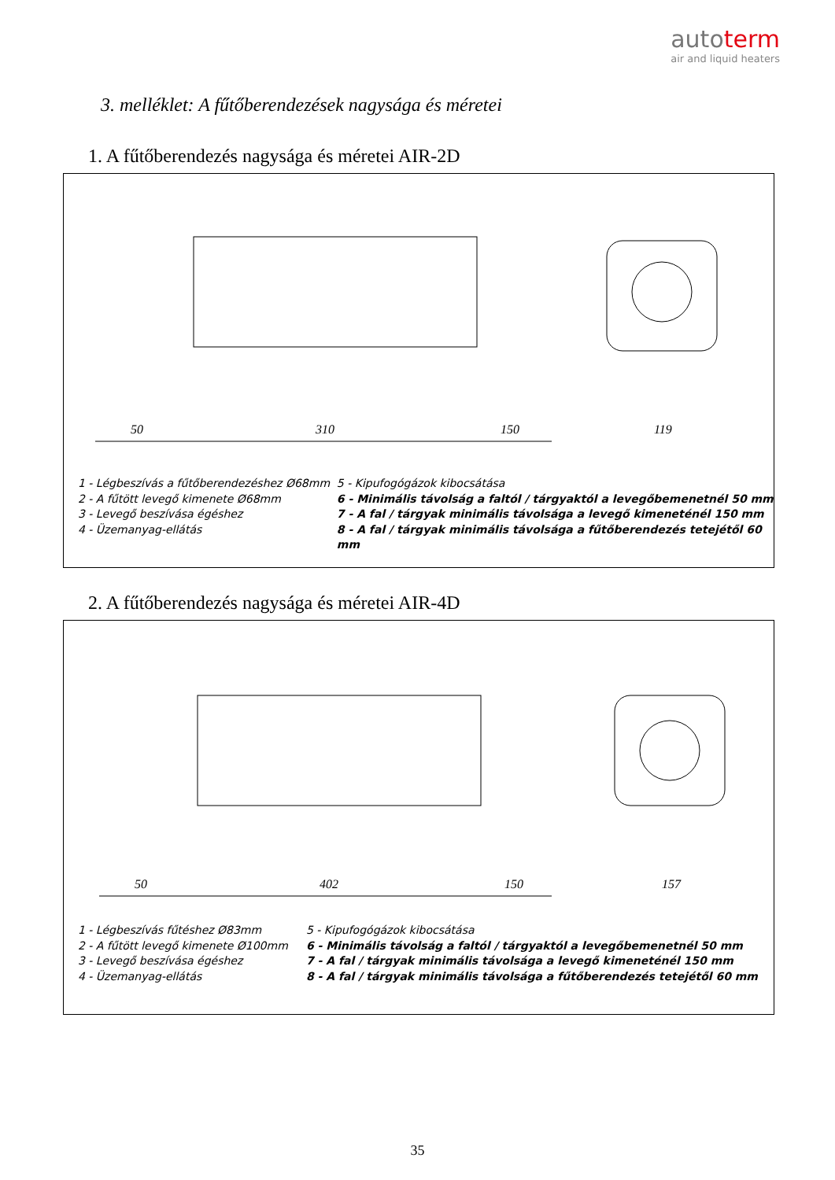autoterm
air and liquid heaters
3. melléklet: A fűtőberendezések nagysága és méretei
1. A fűtőberendezés nagysága és méretei AIR-2D
50
310
150
119
1 - Légbeszívás a fűtőberendezéshez Ø68mm
2 - A fűtött levegő kimenete Ø68mm
3 - Levegő beszívása égéshez
4 - Üzemanyag-ellátás
5 - Kipufogógázok kibocsátása
6 - Minimális távolság a faltól / tárgyaktól a levegőbemenetnél 50 mm
7 - A fal / tárgyak minimális távolsága a levegő kimeneténél 150 mm
8 - A fal / tárgyak minimális távolsága a fűtőberendezés tetejétől 60 mm
2. A fűtőberendezés nagysága és méretei AIR-4D
50
402
150
157
1 - Légbeszívás fűtéshez Ø83mm
2 - A fűtött levegő kimenete Ø100mm
3 - Levegő beszívása égéshez
4 - Üzemanyag-ellátás
5 - Kipufogógázok kibocsátása
6 - Minimális távolság a faltól / tárgyaktól a levegőbemenetnél 50 mm
7 - A fal / tárgyak minimális távolsága a levegő kimeneténél 150 mm
8 - A fal / tárgyak minimális távolsága a fűtőberendezés tetejétől 60 mm
35